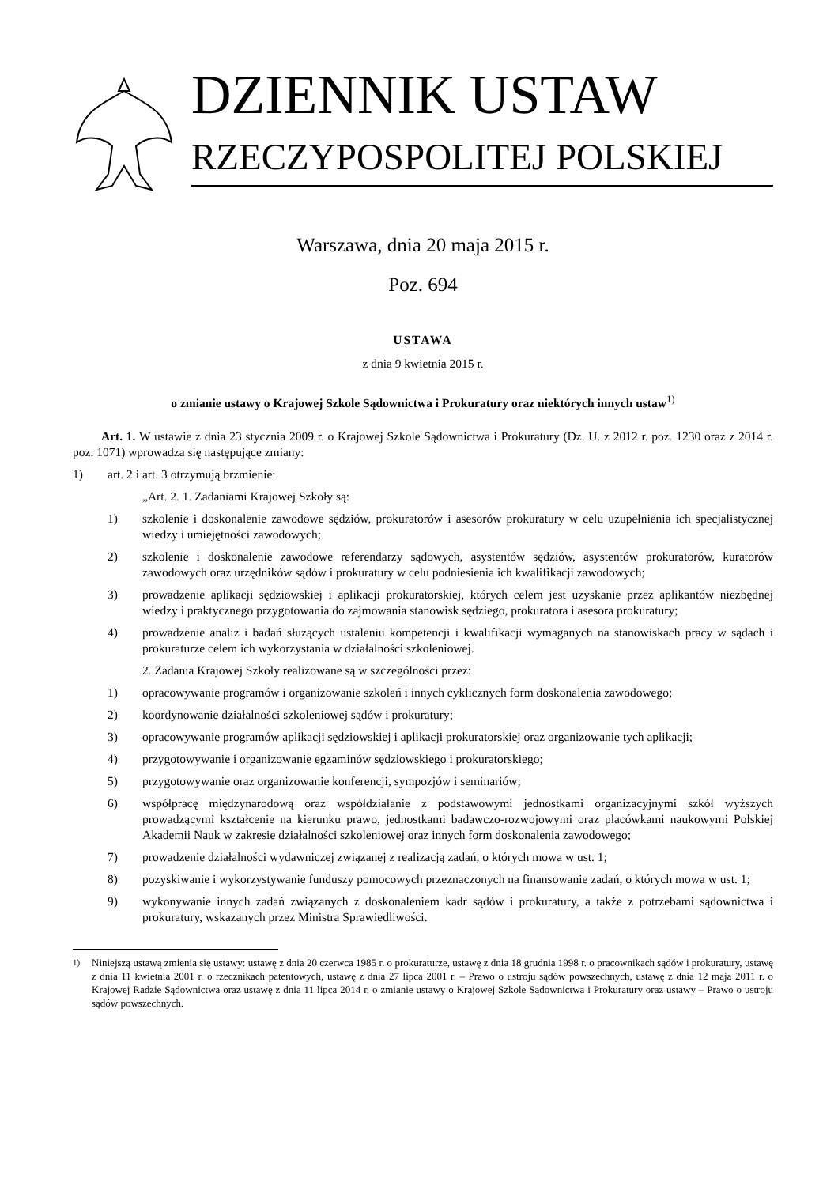DZIENNIK USTAW
RZECZYPOSPOLITEJ POLSKIEJ
Warszawa, dnia 20 maja 2015 r.
Poz. 694
USTAWA
z dnia 9 kwietnia 2015 r.
o zmianie ustawy o Krajowej Szkole Sądownictwa i Prokuratury oraz niektórych innych ustaw<sup>1)</sup>
Art. 1. W ustawie z dnia 23 stycznia 2009 r. o Krajowej Szkole Sądownictwa i Prokuratury (Dz. U. z 2012 r. poz. 1230 oraz z 2014 r. poz. 1071) wprowadza się następujące zmiany:
1) art. 2 i art. 3 otrzymują brzmienie:
„Art. 2. 1. Zadaniami Krajowej Szkoły są:
1) szkolenie i doskonalenie zawodowe sędziów, prokuratorów i asesorów prokuratury w celu uzupełnienia ich specjalistycznej wiedzy i umiejętności zawodowych;
2) szkolenie i doskonalenie zawodowe referendarzy sądowych, asystentów sędziów, asystentów prokuratorów, kuratorów zawodowych oraz urzędników sądów i prokuratury w celu podniesienia ich kwalifikacji zawodowych;
3) prowadzenie aplikacji sędziowskiej i aplikacji prokuratorskiej, których celem jest uzyskanie przez aplikantów niezbędnej wiedzy i praktycznego przygotowania do zajmowania stanowisk sędziego, prokuratora i asesora prokuratury;
4) prowadzenie analiz i badań służących ustaleniu kompetencji i kwalifikacji wymaganych na stanowiskach pracy w sądach i prokuraturze celem ich wykorzystania w działalności szkoleniowej.
2. Zadania Krajowej Szkoły realizowane są w szczególności przez:
1) opracowywanie programów i organizowanie szkoleń i innych cyklicznych form doskonalenia zawodowego;
2) koordynowanie działalności szkoleniowej sądów i prokuratury;
3) opracowywanie programów aplikacji sędziowskiej i aplikacji prokuratorskiej oraz organizowanie tych aplikacji;
4) przygotowywanie i organizowanie egzaminów sędziowskiego i prokuratorskiego;
5) przygotowywanie oraz organizowanie konferencji, sympozjów i seminariów;
6) współpracę międzynarodową oraz współdziałanie z podstawowymi jednostkami organizacyjnymi szkół wyższych prowadzącymi kształcenie na kierunku prawo, jednostkami badawczo-rozwojowymi oraz placówkami naukowymi Polskiej Akademii Nauk w zakresie działalności szkoleniowej oraz innych form doskonalenia zawodowego;
7) prowadzenie działalności wydawniczej związanej z realizacją zadań, o których mowa w ust. 1;
8) pozyskiwanie i wykorzystywanie funduszy pomocowych przeznaczonych na finansowanie zadań, o których mowa w ust. 1;
9) wykonywanie innych zadań związanych z doskonaleniem kadr sądów i prokuratury, a także z potrzebami sądownictwa i prokuratury, wskazanych przez Ministra Sprawiedliwości.
<sup>1)</sup> Niniejszą ustawą zmienia się ustawy: ustawę z dnia 20 czerwca 1985 r. o prokuraturze, ustawę z dnia 18 grudnia 1998 r. o pracownikach sądów i prokuratury, ustawę z dnia 11 kwietnia 2001 r. o rzecznikach patentowych, ustawę z dnia 27 lipca 2001 r. – Prawo o ustroju sądów powszechnych, ustawę z dnia 12 maja 2011 r. o Krajowej Radzie Sądownictwa oraz ustawę z dnia 11 lipca 2014 r. o zmianie ustawy o Krajowej Szkole Sądownictwa i Prokuratury oraz ustawy – Prawo o ustroju sądów powszechnych.